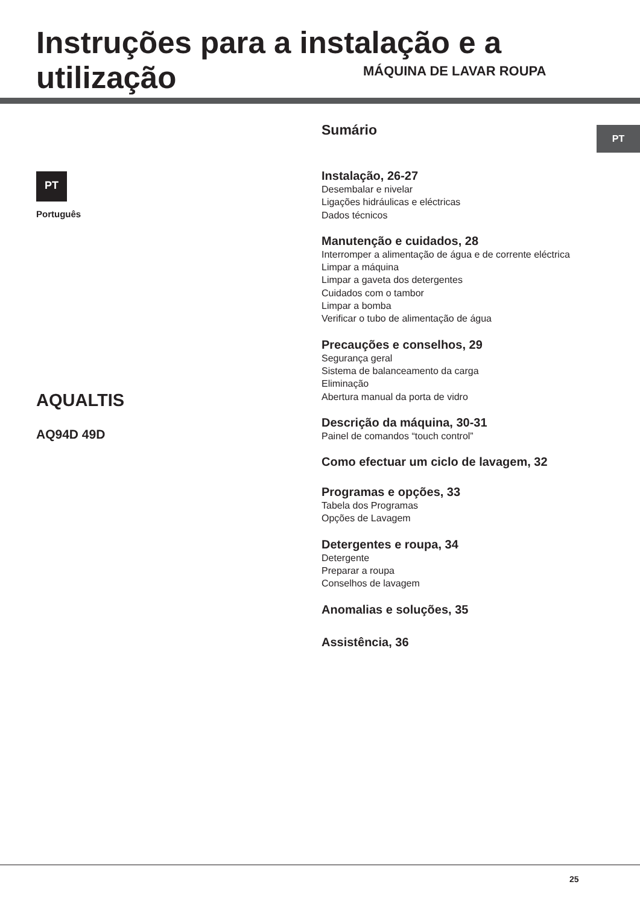Instruções para a instalação e a utilização
MÁQUINA DE LAVAR ROUPA
PT
PT
Português
AQUALTIS
AQ94D 49D
Sumário
Instalação, 26-27
Desembalar e nivelar
Ligações hidráulicas e eléctricas
Dados técnicos
Manutenção e cuidados, 28
Interromper a alimentação de água e de corrente eléctrica
Limpar a máquina
Limpar a gaveta dos detergentes
Cuidados com o tambor
Limpar a bomba
Verificar o tubo de alimentação de água
Precauções e conselhos, 29
Segurança geral
Sistema de balanceamento da carga
Eliminação
Abertura manual da porta de vidro
Descrição da máquina, 30-31
Painel de comandos “touch control”
Como efectuar um ciclo de lavagem, 32
Programas e opções, 33
Tabela dos Programas
Opções de Lavagem
Detergentes e roupa, 34
Detergente
Preparar a roupa
Conselhos de lavagem
Anomalias e soluções, 35
Assistência, 36
25